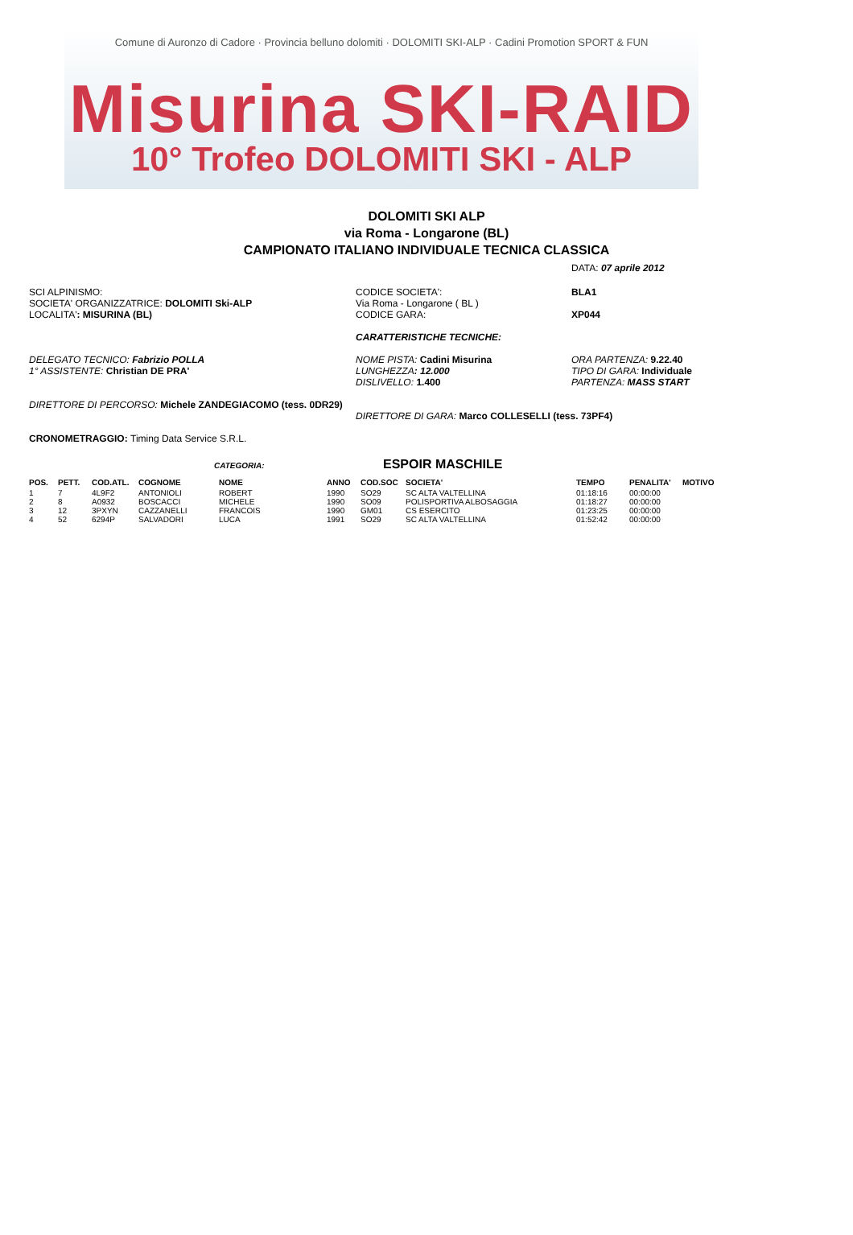Comune di Auronzo di Cadore · Provincia belluno dolomiti · DOLOMITI SKI-ALP · Cadini Promotion SPORT & FUN
Misurina SKI-RAID
10° Trofeo DOLOMITI SKI - ALP
DOLOMITI SKI ALP
via Roma - Longarone (BL)
CAMPIONATO ITALIANO INDIVIDUALE TECNICA CLASSICA
DATA: 07 aprile 2012
SCI ALPINISMO:
SOCIETA' ORGANIZZATRICE: DOLOMITI Ski-ALP
LOCALITA': MISURINA (BL)
CODICE SOCIETA':
Via Roma - Longarone ( BL )
CODICE GARA:
BLA1
XP044
CARATTERISTICHE TECNICHE:
DELEGATO TECNICO: Fabrizio POLLA
1° ASSISTENTE: Christian DE PRA'
NOME PISTA: Cadini Misurina
LUNGHEZZA: 12.000
DISLIVELLO: 1.400
ORA PARTENZA: 9.22.40
TIPO DI GARA: Individuale
PARTENZA: MASS START
DIRETTORE DI PERCORSO: Michele ZANDEGIACOMO (tess. 0DR29)
DIRETTORE DI GARA: Marco COLLESELLI (tess. 73PF4)
CRONOMETRAGGIO: Timing Data Service S.R.L.
CATEGORIA:
ESPOIR MASCHILE
| POS. | PETT. | COD.ATL. | COGNOME | NOME | ANNO | COD.SOC | SOCIETA' | TEMPO | PENALITA' | MOTIVO |
| --- | --- | --- | --- | --- | --- | --- | --- | --- | --- | --- |
| 1 | 7 | 4L9F2 | ANTONIOLI | ROBERT | 1990 | SO29 | SC ALTA VALTELLINA | 01:18:16 | 00:00:00 | |
| 2 | 8 | A0932 | BOSCACCI | MICHELE | 1990 | SO09 | POLISPORTIVA ALBOSAGGIA | 01:18:27 | 00:00:00 | |
| 3 | 12 | 3PXYN | CAZZANELLI | FRANCOIS | 1990 | GM01 | CS ESERCITO | 01:23:25 | 00:00:00 | |
| 4 | 52 | 6294P | SALVADORI | LUCA | 1991 | SO29 | SC ALTA VALTELLINA | 01:52:42 | 00:00:00 | |